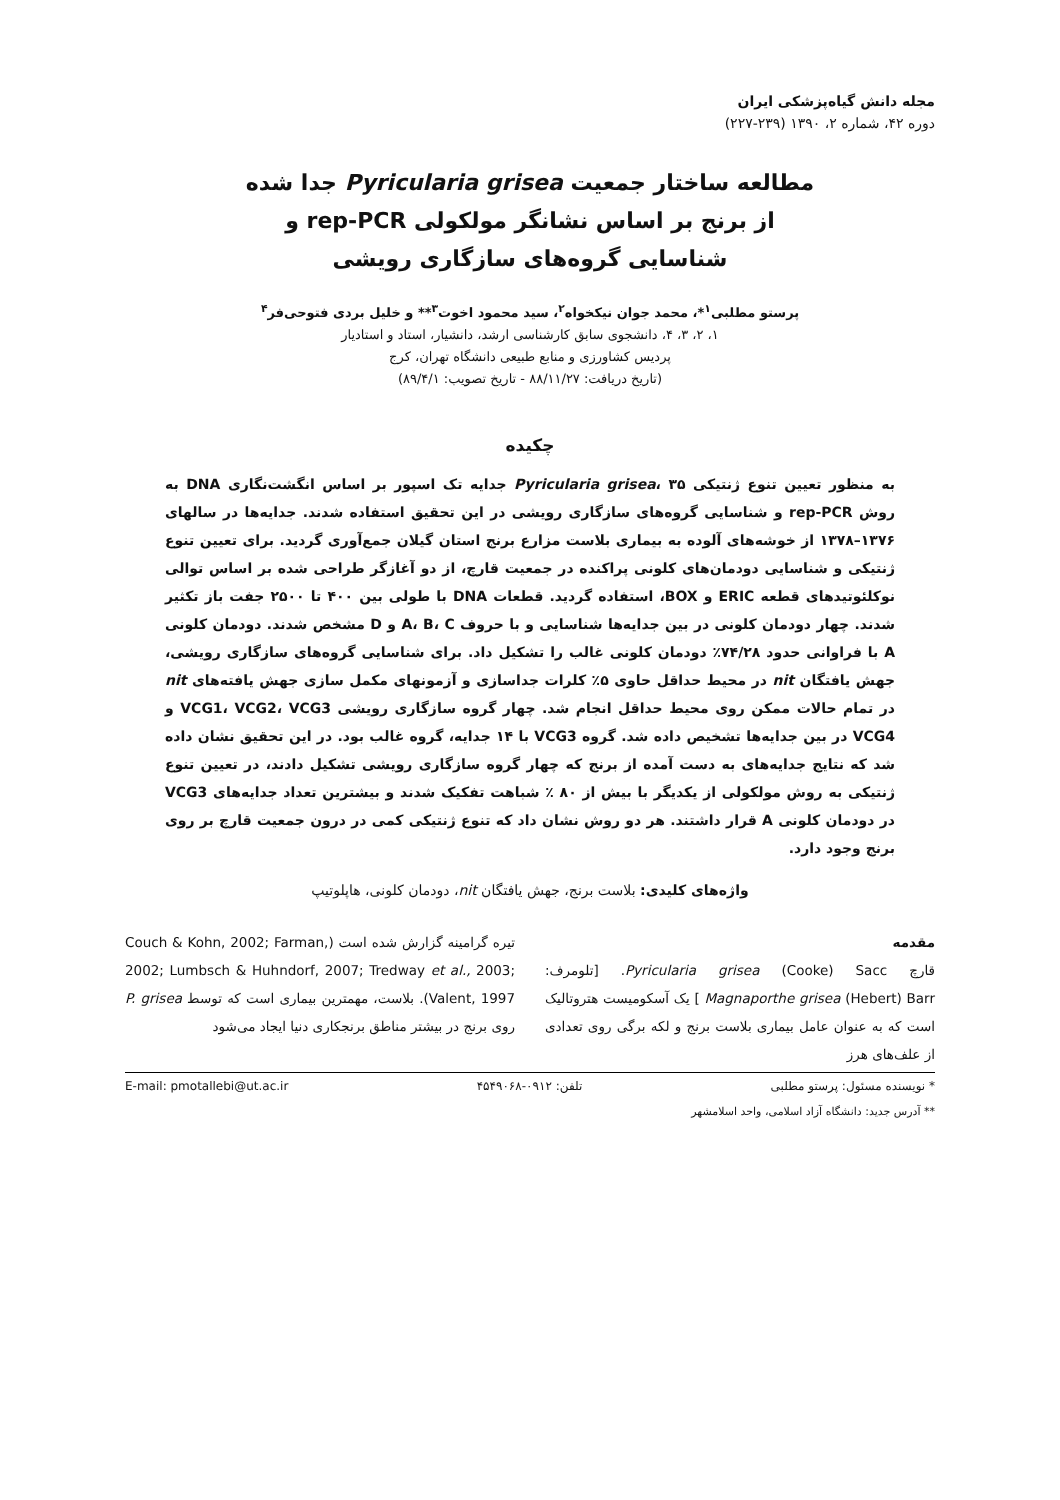مجله دانش گیاه‌پزشکی ایران
دوره ۴۲، شماره ۲، ۱۳۹۰ (۲۳۹-۲۲۷)
مطالعه ساختار جمعیت Pyricularia grisea جدا شده
از برنج بر اساس نشانگر مولکولی rep-PCR و
شناسایی گروه‌های سازگاری رویشی
پرستو مطلبی<sup>۱</sup>*، محمد جوان نیکخواه<sup>۲</sup>، سید محمود اخوت<sup>۳</sup>** و خلیل بردی فتوحی‌فر<sup>۴</sup>
۱، ۲، ۳، ۴، دانشجوی سابق کارشناسی ارشد، دانشیار، استاد و استادیار
پردیس کشاورزی و منابع طبیعی دانشگاه تهران، کرج
(تاریخ دریافت: ۸۸/۱۱/۲۷ - تاریخ تصویب: ۸۹/۴/۱)
چکیده
به منظور تعیین تنوع ژنتیکی Pyricularia grisea، ۳۵ جدایه تک اسپور بر اساس انگشت‌نگاری DNA به روش rep-PCR و شناسایی گروه‌های سازگاری رویشی در این تحقیق استفاده شدند. جدایه‌ها در سالهای ۱۳۷۶–۱۳۷۸ از خوشه‌های آلوده به بیماری بلاست مزارع برنج استان گیلان جمع‌آوری گردید. برای تعیین تنوع ژنتیکی و شناسایی دودمان‌های کلونی پراکنده در جمعیت قارچ، از دو آغازگر طراحی شده بر اساس توالی نوکلئوتیدهای قطعه ERIC و BOX، استفاده گردید. قطعات DNA با طولی بین ۴۰۰ تا ۲۵۰۰ جفت باز تکثیر شدند. چهار دودمان کلونی در بین جدایه‌ها شناسایی و با حروف A، B، C و D مشخص شدند. دودمان کلونی A با فراوانی حدود ۷۴/۲۸٪ دودمان کلونی غالب را تشکیل داد. برای شناسایی گروه‌های سازگاری رویشی، جهش یافتگان nit در محیط حداقل حاوی ۵٪ کلرات جداسازی و آزمونهای مکمل سازی جهش یافته‌های nit در تمام حالات ممکن روی محیط حداقل انجام شد. چهار گروه سازگاری رویشی VCG1، VCG2، VCG3 و VCG4 در بین جدایه‌ها تشخیص داده شد. گروه VCG3 با ۱۴ جدایه، گروه غالب بود. در این تحقیق نشان داده شد که نتایج جدایه‌های به دست آمده از برنج که چهار گروه سازگاری رویشی تشکیل دادند، در تعیین تنوع ژنتیکی به روش مولکولی از یکدیگر با بیش از ۸۰ ٪ شباهت تفکیک شدند و بیشترین تعداد جدایه‌های VCG3 در دودمان کلونی A قرار داشتند. هر دو روش نشان داد که تنوع ژنتیکی کمی در درون جمعیت قارچ بر روی برنج وجود دارد.
واژه‌های کلیدی: بلاست برنج، جهش یافتگان nit، دودمان کلونی، هاپلوتیپ
مقدمه
قارچ Pyricularia grisea (Cooke) Sacc. [تلومرف: Magnaporthe grisea (Hebert) Barr ] یک آسکومیست هتروتالیک است که به عنوان عامل بیماری بلاست برنج و لکه برگی روی تعدادی از علف‌های هرز
تیره گرامینه گزارش شده است (Couch & Kohn, 2002; Farman, 2002; Lumbsch & Huhndorf, 2007; Tredway et al., 2003; Valent, 1997). بلاست، مهمترین بیماری است که توسط P. grisea روی برنج در بیشتر مناطق برنجکاری دنیا ایجاد می‌شود
* نویسنده مسئول: پرستو مطلبی تلفن: ۰۹۱۲-۴۵۴۹۰۶۸ E-mail: pmotallebi@ut.ac.ir
** آدرس جدید: دانشگاه آزاد اسلامی، واحد اسلامشهر